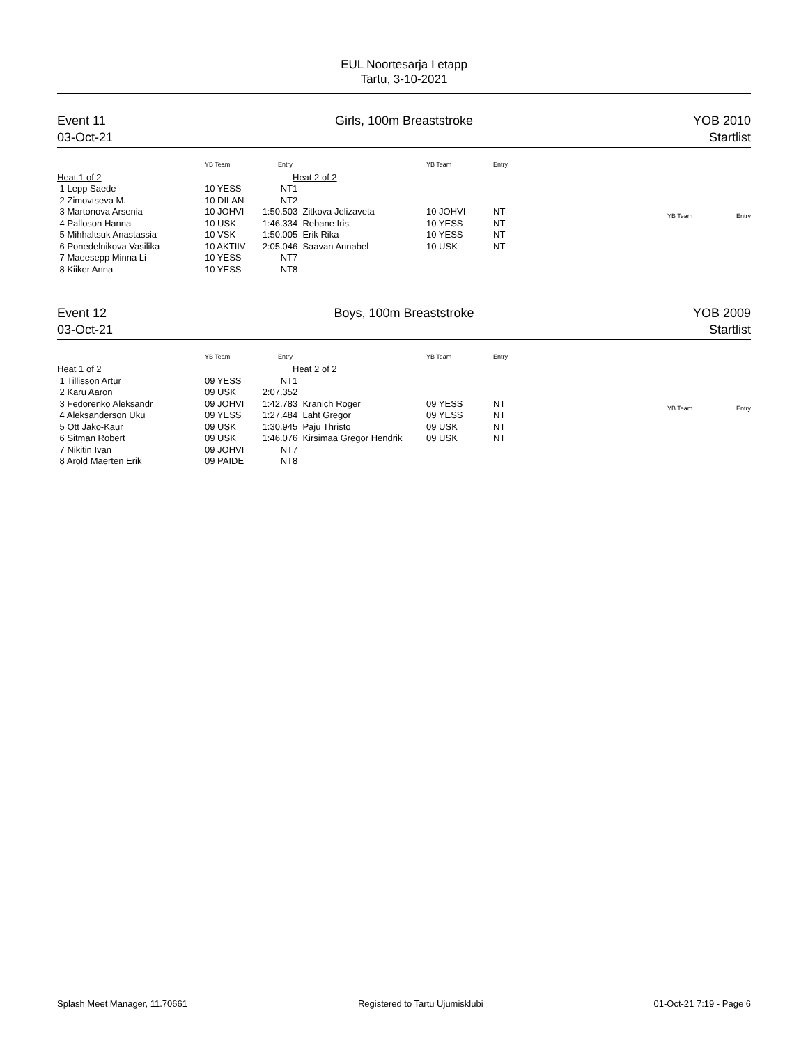EUL Noortesarja I etapp
Tartu, 3-10-2021
Event 11
03-Oct-21
Girls, 100m Breaststroke YOB 2010
Startlist
| | YB Team | Entry |
| --- | --- | --- |
| Heat 1 of 2 | | |
| 1 Lepp Saede | 10 YESS | NT |
| 2 Zimovtseva M. | 10 DILAN | NT |
| 3 Martonova Arsenia | 10 JOHVI | 1:50.50 |
| 4 Palloson Hanna | 10 USK | 1:46.33 |
| 5 Mihhaltsuk Anastassia | 10 VSK | 1:50.00 |
| 6 Ponedelnikova Vasilika | 10 AKTIIV | 2:05.04 |
| 7 Maeesepp Minna Li | 10 YESS | NT |
| 8 Kiiker Anna | 10 YESS | NT |
| | YB Team | Entry |
| --- | --- | --- |
| Heat 2 of 2 | | |
| 1 | | |
| 2 | | |
| 3 Zitkova Jelizaveta | 10 JOHVI | NT |
| 4 Rebane Iris | 10 YESS | NT |
| 5 Erik Rika | 10 YESS | NT |
| 6 Saavan Annabel | 10 USK | NT |
| 7 | | |
| 8 | | |
| | YB Team | Entry |
| --- | --- | --- |
Event 12
03-Oct-21
Boys, 100m Breaststroke YOB 2009
Startlist
| | YB Team | Entry |
| --- | --- | --- |
| Heat 1 of 2 | | |
| 1 Tillisson Artur | 09 YESS | NT |
| 2 Karu Aaron | 09 USK | 2:07.35 |
| 3 Fedorenko Aleksandr | 09 JOHVI | 1:42.78 |
| 4 Aleksanderson Uku | 09 YESS | 1:27.48 |
| 5 Ott Jako-Kaur | 09 USK | 1:30.94 |
| 6 Sitman Robert | 09 USK | 1:46.07 |
| 7 Nikitin Ivan | 09 JOHVI | NT |
| 8 Arold Maerten Erik | 09 PAIDE | NT |
| | YB Team | Entry |
| --- | --- | --- |
| Heat 2 of 2 | | |
| 1 | | |
| 2 | | |
| 3 Kranich Roger | 09 YESS | NT |
| 4 Laht Gregor | 09 YESS | NT |
| 5 Paju Thristo | 09 USK | NT |
| 6 Kirsimaa Gregor Hendrik | 09 USK | NT |
| 7 | | |
| 8 | | |
| | YB Team | Entry |
| --- | --- | --- |
Splash Meet Manager, 11.70661 Registered to Tartu Ujumisklubi 01-Oct-21 7:19 - Page 6